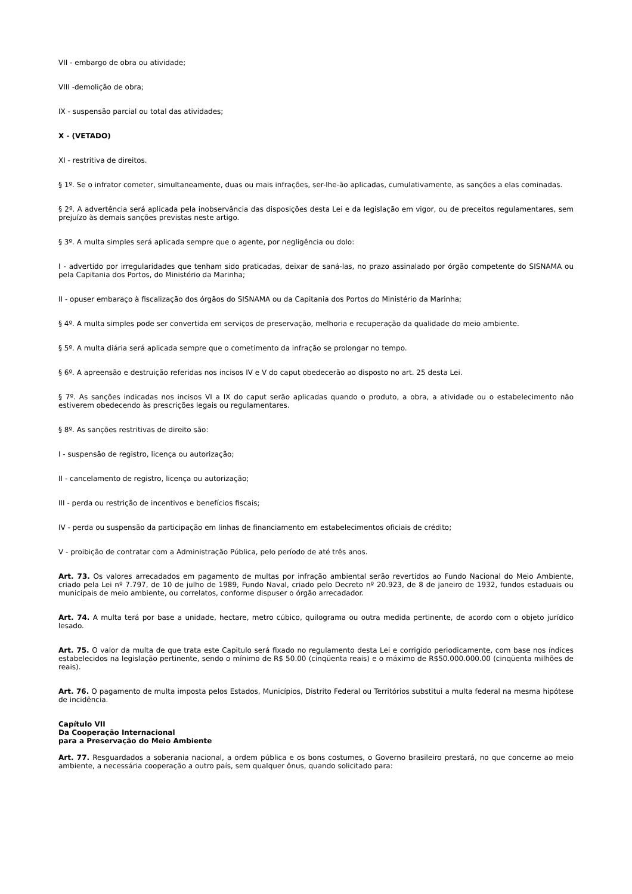VII - embargo de obra ou atividade;
VIII -demolição de obra;
IX - suspensão parcial ou total das atividades;
X - (VETADO)
XI - restritiva de direitos.
§ 1º. Se o infrator cometer, simultaneamente, duas ou mais infrações, ser-lhe-ão aplicadas, cumulativamente, as sanções a elas cominadas.
§ 2º. A advertência será aplicada pela inobservância das disposições desta Lei e da legislação em vigor, ou de preceitos regulamentares, sem prejuízo às demais sanções previstas neste artigo.
§ 3º. A multa simples será aplicada sempre que o agente, por negligência ou dolo:
I - advertido por irregularidades que tenham sido praticadas, deixar de saná-las, no prazo assinalado por órgão competente do SISNAMA ou pela Capitania dos Portos, do Ministério da Marinha;
II - opuser embaraço à fiscalização dos órgãos do SISNAMA ou da Capitania dos Portos do Ministério da Marinha;
§ 4º. A multa simples pode ser convertida em serviços de preservação, melhoria e recuperação da qualidade do meio ambiente.
§ 5º. A multa diária será aplicada sempre que o cometimento da infração se prolongar no tempo.
§ 6º. A apreensão e destruição referidas nos incisos IV e V do caput obedecerão ao disposto no art. 25 desta Lei.
§ 7º. As sanções indicadas nos incisos VI a IX do caput serão aplicadas quando o produto, a obra, a atividade ou o estabelecimento não estiverem obedecendo às prescrições legais ou regulamentares.
§ 8º. As sanções restritivas de direito são:
I - suspensão de registro, licença ou autorização;
II - cancelamento de registro, licença ou autorização;
III - perda ou restrição de incentivos e benefícios fiscais;
IV - perda ou suspensão da participação em linhas de financiamento em estabelecimentos oficiais de crédito;
V - proibição de contratar com a Administração Pública, pelo período de até três anos.
Art. 73. Os valores arrecadados em pagamento de multas por infração ambiental serão revertidos ao Fundo Nacional do Meio Ambiente, criado pela Lei nº 7.797, de 10 de julho de 1989, Fundo Naval, criado pelo Decreto nº 20.923, de 8 de janeiro de 1932, fundos estaduais ou municipais de meio ambiente, ou correlatos, conforme dispuser o órgão arrecadador.
Art. 74. A multa terá por base a unidade, hectare, metro cúbico, quilograma ou outra medida pertinente, de acordo com o objeto jurídico lesado.
Art. 75. O valor da multa de que trata este Capitulo será fixado no regulamento desta Lei e corrigido periodicamente, com base nos índices estabelecidos na legislação pertinente, sendo o mínimo de R$ 50.00 (cinqüenta reais) e o máximo de R$50.000.000.00 (cinqüenta milhões de reais).
Art. 76. O pagamento de multa imposta pelos Estados, Municípios, Distrito Federal ou Territórios substitui a multa federal na mesma hipótese de incidência.
Capítulo VII
Da Cooperação Internacional
para a Preservação do Meio Ambiente
Art. 77. Resguardados a soberania nacional, a ordem pública e os bons costumes, o Governo brasileiro prestará, no que concerne ao meio ambiente, a necessária cooperação a outro país, sem qualquer ônus, quando solicitado para: